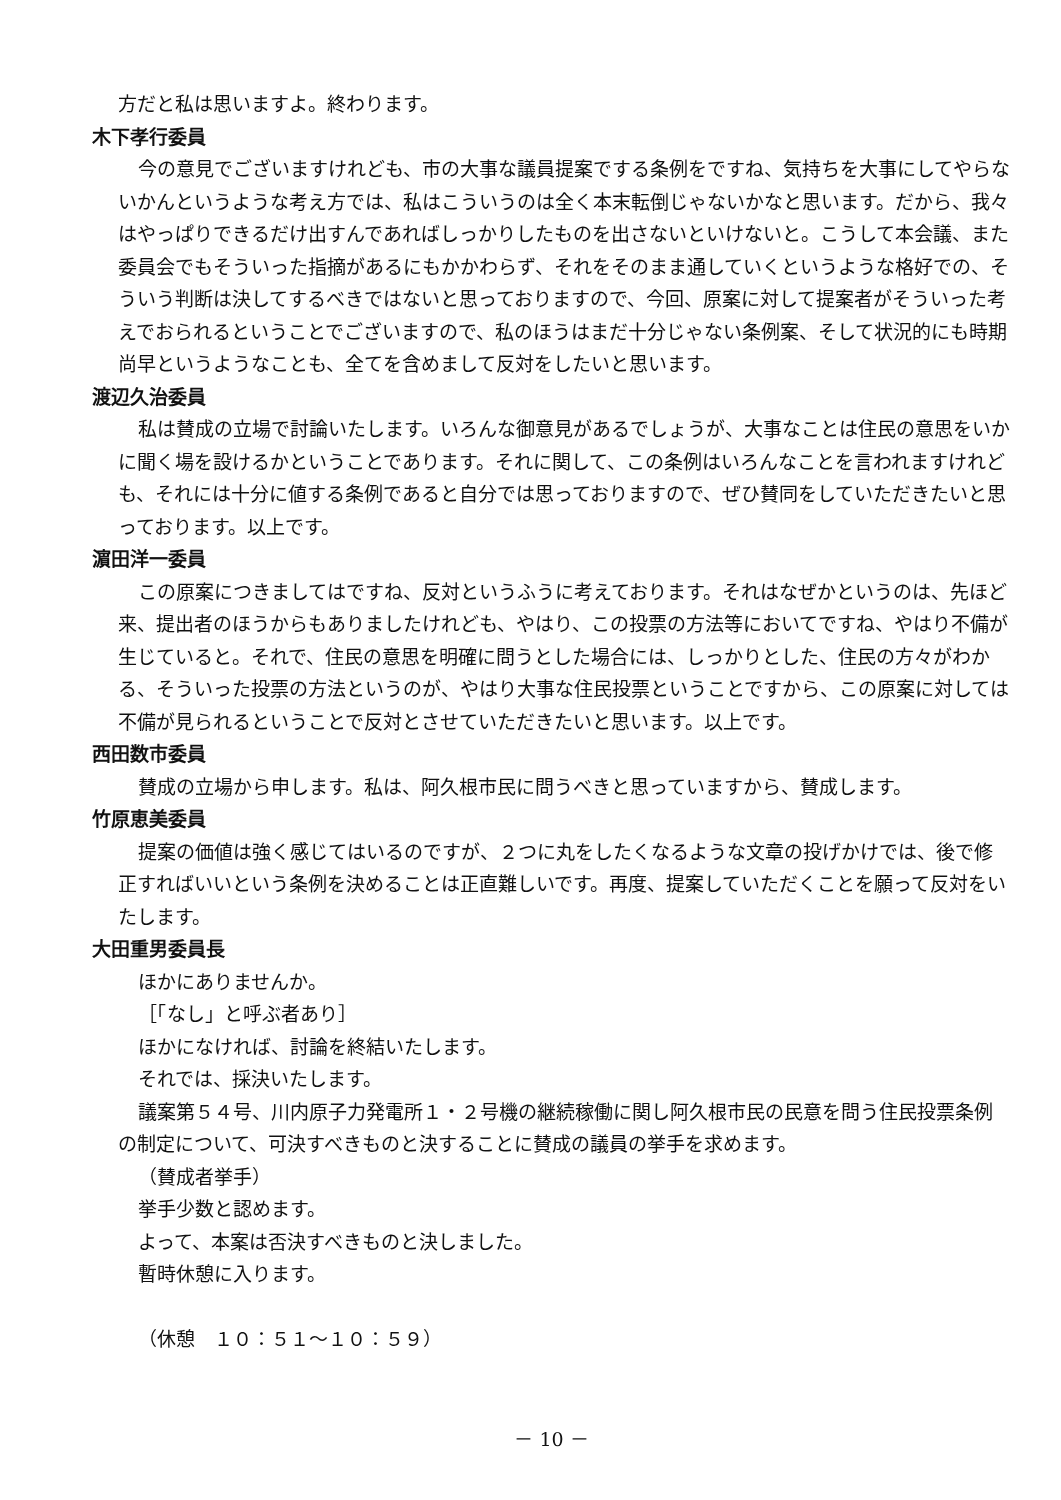方だと私は思いますよ。終わります。
木下孝行委員
今の意見でございますけれども、市の大事な議員提案でする条例をですね、気持ちを大事にしてやらないかんというような考え方では、私はこういうのは全く本末転倒じゃないかなと思います。だから、我々はやっぱりできるだけ出すんであればしっかりしたものを出さないといけないと。こうして本会議、また委員会でもそういった指摘があるにもかかわらず、それをそのまま通していくというような格好での、そういう判断は決してするべきではないと思っておりますので、今回、原案に対して提案者がそういった考えでおられるということでございますので、私のほうはまだ十分じゃない条例案、そして状況的にも時期尚早というようなことも、全てを含めまして反対をしたいと思います。
渡辺久治委員
私は賛成の立場で討論いたします。いろんな御意見があるでしょうが、大事なことは住民の意思をいかに聞く場を設けるかということであります。それに関して、この条例はいろんなことを言われますけれども、それには十分に値する条例であると自分では思っておりますので、ぜひ賛同をしていただきたいと思っております。以上です。
濵田洋一委員
この原案につきましてはですね、反対というふうに考えております。それはなぜかというのは、先ほど来、提出者のほうからもありましたけれども、やはり、この投票の方法等においてですね、やはり不備が生じていると。それで、住民の意思を明確に問うとした場合には、しっかりとした、住民の方々がわかる、そういった投票の方法というのが、やはり大事な住民投票ということですから、この原案に対しては不備が見られるということで反対とさせていただきたいと思います。以上です。
西田数市委員
賛成の立場から申します。私は、阿久根市民に問うべきと思っていますから、賛成します。
竹原恵美委員
提案の価値は強く感じてはいるのですが、２つに丸をしたくなるような文章の投げかけでは、後で修正すればいいという条例を決めることは正直難しいです。再度、提案していただくことを願って反対をいたします。
大田重男委員長
ほかにありませんか。
［「なし」と呼ぶ者あり］
ほかになければ、討論を終結いたします。
それでは、採決いたします。
議案第５４号、川内原子力発電所１・２号機の継続稼働に関し阿久根市民の民意を問う住民投票条例の制定について、可決すべきものと決することに賛成の議員の挙手を求めます。
（賛成者挙手）
挙手少数と認めます。
よって、本案は否決すべきものと決しました。
暫時休憩に入ります。
（休憩　１０：５１～１０：５９）
－ 10 －